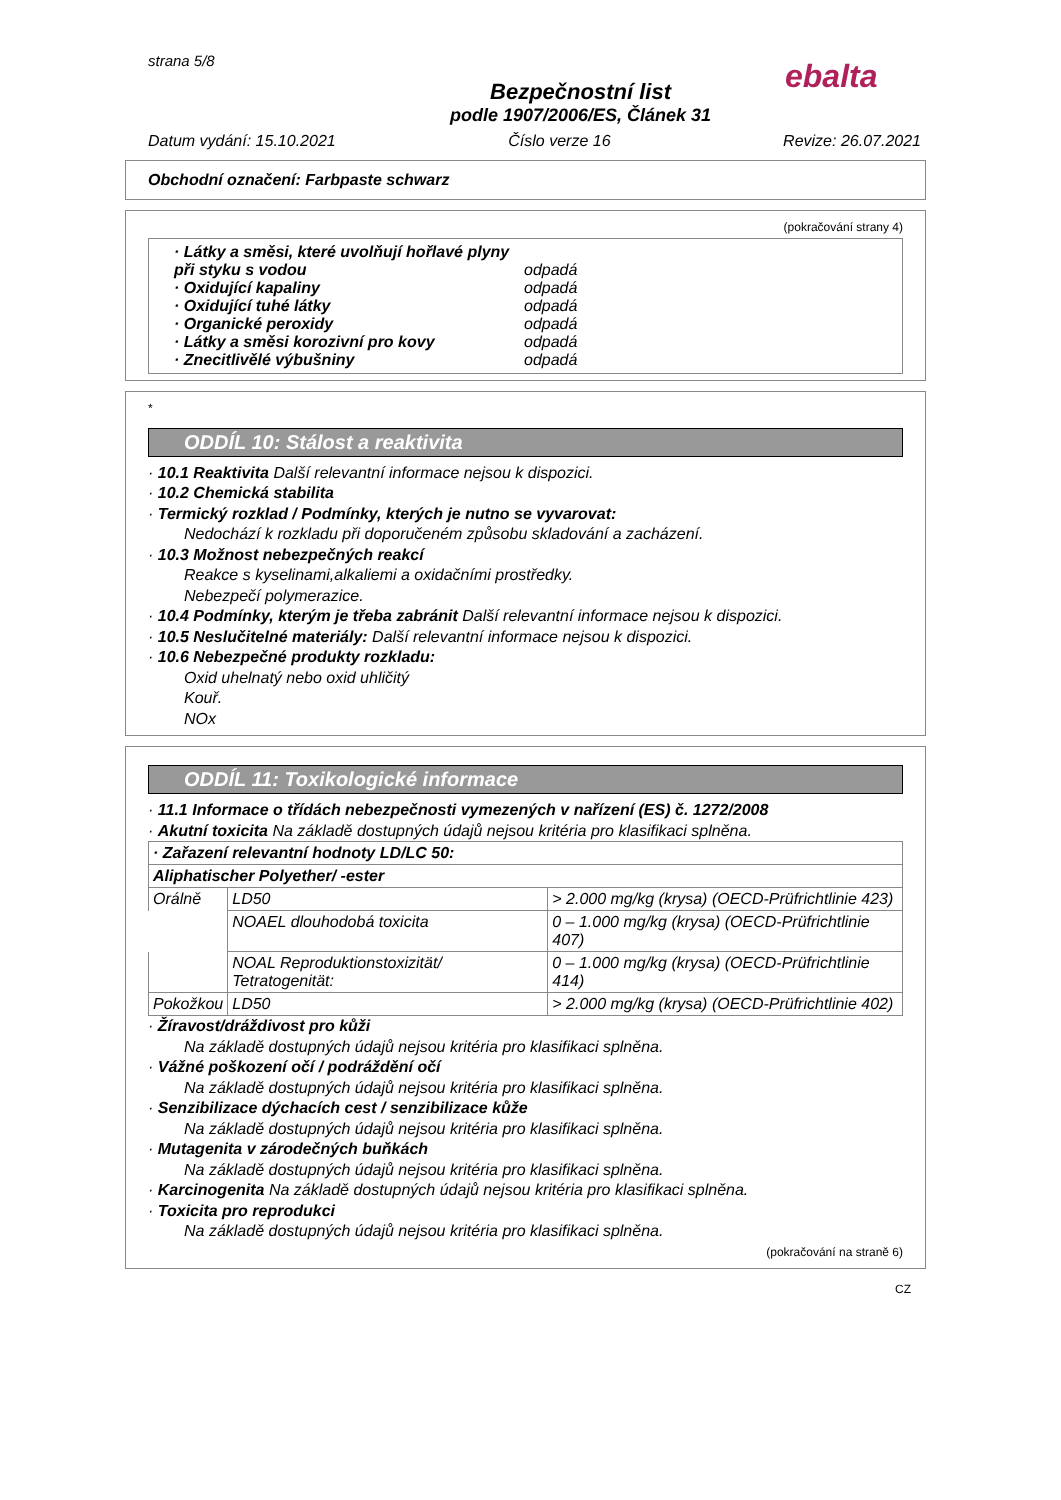strana 5/8
ebalta
Bezpečnostní list
podle 1907/2006/ES, Článek 31
Datum vydání: 15.10.2021 Číslo verze 16 Revize: 26.07.2021
Obchodní označení: Farbpaste schwarz
(pokračování strany 4)
· Látky a směsi, které uvolňují hořlavé plyny při styku s vodou odpadá
· Oxidující kapaliny odpadá
· Oxidující tuhé látky odpadá
· Organické peroxidy odpadá
· Látky a směsi korozivní pro kovy odpadá
· Znecitlivělé výbušniny odpadá
*
ODDÍL 10: Stálost a reaktivita
· 10.1 Reaktivita Další relevantní informace nejsou k dispozici.
· 10.2 Chemická stabilita
· Termický rozklad / Podmínky, kterých je nutno se vyvarovat:
Nedochází k rozkladu při doporučeném způsobu skladování a zacházení.
· 10.3 Možnost nebezpečných reakcí
Reakce s kyselinami,alkaliemi a oxidačními prostředky.
Nebezpečí polymerazice.
· 10.4 Podmínky, kterým je třeba zabránit Další relevantní informace nejsou k dispozici.
· 10.5 Neslučitelné materiály: Další relevantní informace nejsou k dispozici.
· 10.6 Nebezpečné produkty rozkladu:
Oxid uhelnatý nebo oxid uhličitý
Kouř.
NOx
ODDÍL 11: Toxikologické informace
· 11.1 Informace o třídách nebezpečnosti vymezených v nařízení (ES) č. 1272/2008
· Akutní toxicita Na základě dostupných údajů nejsou kritéria pro klasifikaci splněna.
| · Zařazení relevantní hodnoty LD/LC 50: | | |
| Aliphatischer Polyether/ -ester | | |
| Orálně | LD50 | > 2.000 mg/kg (krysa) (OECD-Prüfrichtlinie 423) |
| | NOAEL dlouhodobá toxicita | 0 – 1.000 mg/kg (krysa) (OECD-Prüfrichtlinie 407) |
| | NOAL Reproduktionstoxizität/ Tetratogenität: | 0 – 1.000 mg/kg (krysa) (OECD-Prüfrichtlinie 414) |
| Pokožkou | LD50 | > 2.000 mg/kg (krysa) (OECD-Prüfrichtlinie 402) |
· Žíravost/dráždivost pro kůži
Na základě dostupných údajů nejsou kritéria pro klasifikaci splněna.
· Vážné poškození očí / podráždění očí
Na základě dostupných údajů nejsou kritéria pro klasifikaci splněna.
· Senzibilizace dýchacích cest / senzibilizace kůže
Na základě dostupných údajů nejsou kritéria pro klasifikaci splněna.
· Mutagenita v zárodečných buňkách
Na základě dostupných údajů nejsou kritéria pro klasifikaci splněna.
· Karcinogenita Na základě dostupných údajů nejsou kritéria pro klasifikaci splněna.
· Toxicita pro reprodukci
Na základě dostupných údajů nejsou kritéria pro klasifikaci splněna.
(pokračování na straně 6)
CZ